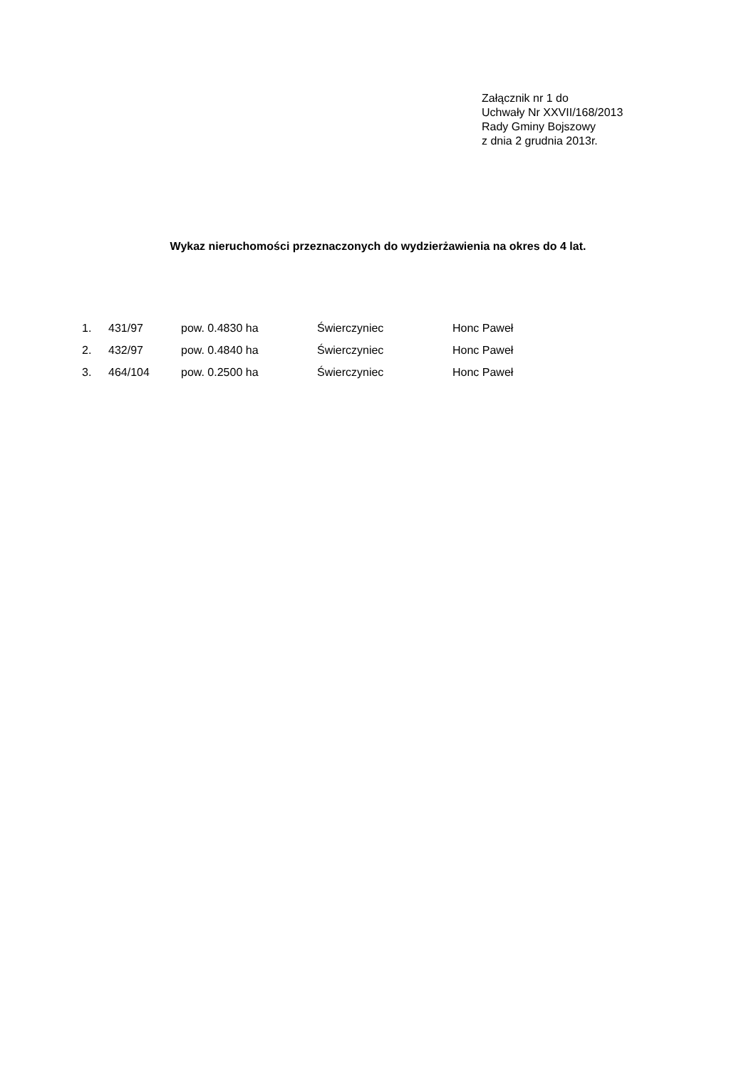Załącznik nr 1 do
Uchwały Nr XXVII/168/2013
Rady Gminy Bojszowy
z dnia 2 grudnia 2013r.
Wykaz nieruchomości przeznaczonych do wydzierżawienia na okres do 4 lat.
| 1. | 431/97 | pow. 0.4830 ha | Świerczyniec | Honc Paweł |
| 2. | 432/97 | pow. 0.4840 ha | Świerczyniec | Honc Paweł |
| 3. | 464/104 | pow. 0.2500 ha | Świerczyniec | Honc Paweł |